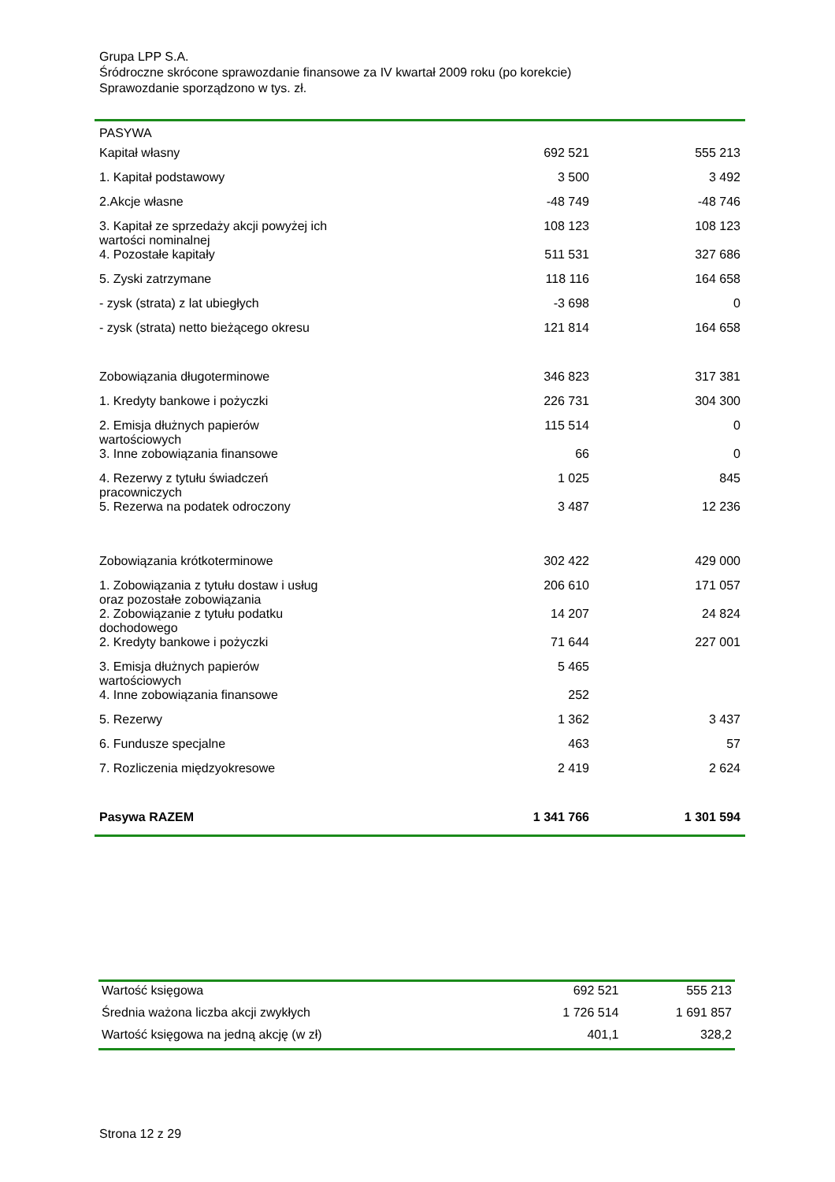Grupa LPP S.A.
Śródroczne skrócone sprawozdanie finansowe za IV kwartał 2009 roku (po korekcie)
Sprawozdanie sporządzono w tys. zł.
| PASYWA | | |
| Kapitał własny | 692 521 | 555 213 |
| 1. Kapitał podstawowy | 3 500 | 3 492 |
| 2.Akcje własne | -48 749 | -48 746 |
| 3. Kapitał ze sprzedaży akcji powyżej ich wartości nominalnej | 108 123 | 108 123 |
| 4. Pozostałe kapitały | 511 531 | 327 686 |
| 5. Zyski zatrzymane | 118 116 | 164 658 |
| - zysk (strata) z lat ubiegłych | -3 698 | 0 |
| - zysk (strata) netto bieżącego okresu | 121 814 | 164 658 |
| Zobowiązania długoterminowe | 346 823 | 317 381 |
| 1. Kredyty bankowe i pożyczki | 226 731 | 304 300 |
| 2. Emisja dłużnych papierów wartościowych | 115 514 | 0 |
| 3. Inne zobowiązania finansowe | 66 | 0 |
| 4. Rezerwy z tytułu świadczeń pracowniczych | 1 025 | 845 |
| 5. Rezerwa na podatek odroczony | 3 487 | 12 236 |
| Zobowiązania krótkoterminowe | 302 422 | 429 000 |
| 1. Zobowiązania z tytułu dostaw i usług oraz pozostałe zobowiązania | 206 610 | 171 057 |
| 2. Zobowiązanie z tytułu podatku dochodowego | 14 207 | 24 824 |
| 2. Kredyty bankowe i pożyczki | 71 644 | 227 001 |
| 3. Emisja dłużnych papierów wartościowych | 5 465 | |
| 4. Inne zobowiązania finansowe | 252 | |
| 5. Rezerwy | 1 362 | 3 437 |
| 6. Fundusze specjalne | 463 | 57 |
| 7. Rozliczenia międzyokresowe | 2 419 | 2 624 |
| Pasywa RAZEM | 1 341 766 | 1 301 594 |
| Wartość księgowa | 692 521 | 555 213 |
| Średnia ważona liczba akcji zwykłych | 1 726 514 | 1 691 857 |
| Wartość księgowa na jedną akcję (w zł) | 401,1 | 328,2 |
Strona 12 z 29